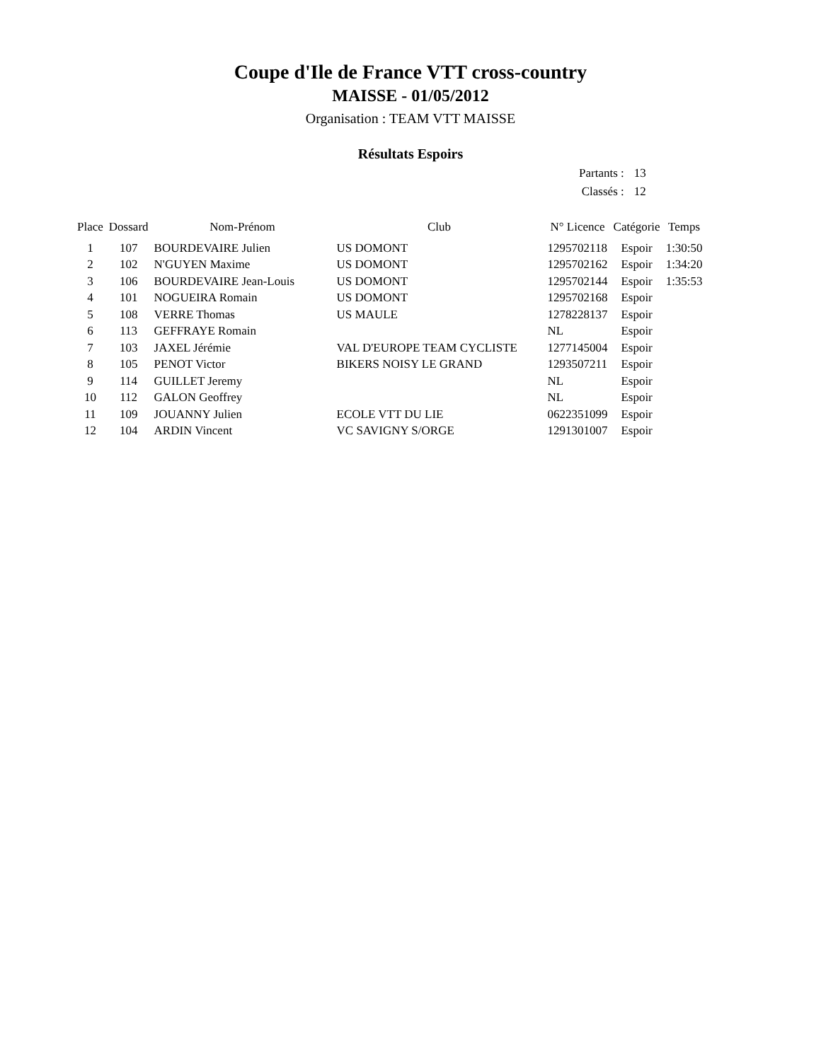Coupe d'Ile de France VTT cross-country
MAISSE - 01/05/2012
Organisation : TEAM VTT MAISSE
Résultats Espoirs
| Partants : | 13 |
| Classés : | 12 |
| Place | Dossard | Nom-Prénom | Club | N° Licence | Catégorie | Temps |
| --- | --- | --- | --- | --- | --- | --- |
| 1 | 107 | BOURDEVAIRE Julien | US DOMONT | 1295702118 | Espoir | 1:30:50 |
| 2 | 102 | N'GUYEN Maxime | US DOMONT | 1295702162 | Espoir | 1:34:20 |
| 3 | 106 | BOURDEVAIRE Jean-Louis | US DOMONT | 1295702144 | Espoir | 1:35:53 |
| 4 | 101 | NOGUEIRA Romain | US DOMONT | 1295702168 | Espoir | |
| 5 | 108 | VERRE Thomas | US MAULE | 1278228137 | Espoir | |
| 6 | 113 | GEFFRAYE Romain | | NL | Espoir | |
| 7 | 103 | JAXEL Jérémie | VAL D'EUROPE TEAM CYCLISTE | 1277145004 | Espoir | |
| 8 | 105 | PENOT Victor | BIKERS NOISY LE GRAND | 1293507211 | Espoir | |
| 9 | 114 | GUILLET Jeremy | | NL | Espoir | |
| 10 | 112 | GALON Geoffrey | | NL | Espoir | |
| 11 | 109 | JOUANNY Julien | ECOLE VTT DU LIE | 0622351099 | Espoir | |
| 12 | 104 | ARDIN Vincent | VC SAVIGNY S/ORGE | 1291301007 | Espoir | |